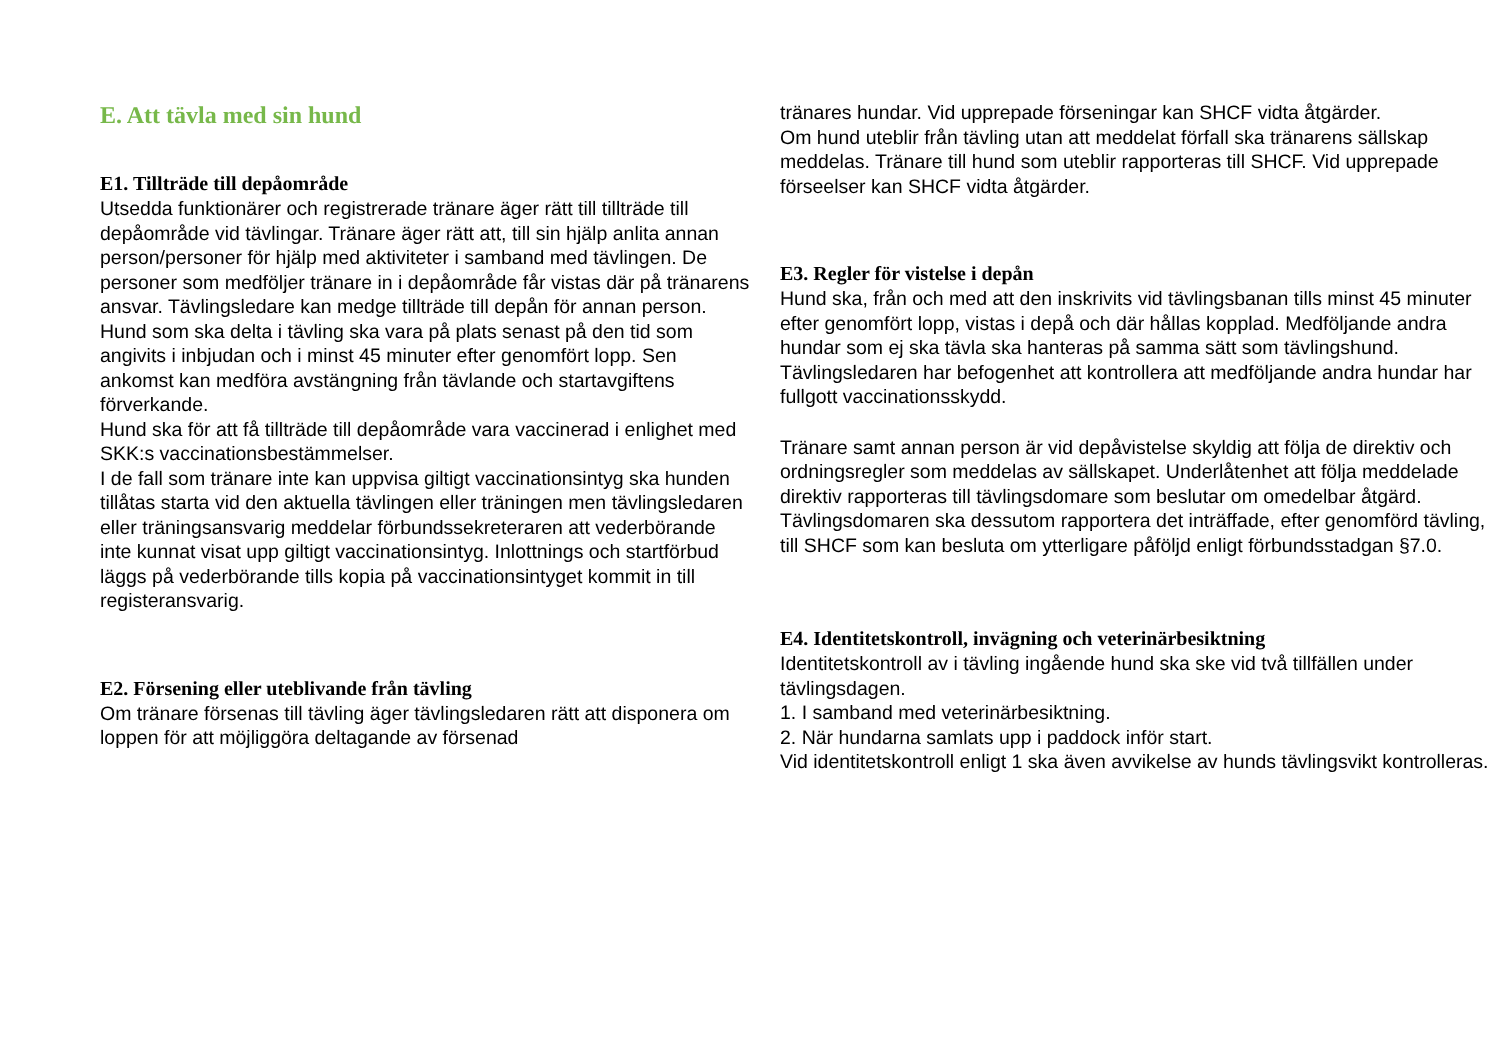E. Att tävla med sin hund
E1. Tillträde till depåområde
Utsedda funktionärer och registrerade tränare äger rätt till tillträde till depåområde vid tävlingar. Tränare äger rätt att, till sin hjälp anlita annan person/personer för hjälp med aktiviteter i samband med tävlingen. De personer som medföljer tränare in i depåområde får vistas där på tränarens ansvar. Tävlingsledare kan medge tillträde till depån för annan person.
Hund som ska delta i tävling ska vara på plats senast på den tid som angivits i inbjudan och i minst 45 minuter efter genomfört lopp. Sen ankomst kan medföra avstängning från tävlande och startavgiftens förverkande.
Hund ska för att få tillträde till depåområde vara vaccinerad i enlighet med SKK:s vaccinationsbestämmelser.
I de fall som tränare inte kan uppvisa giltigt vaccinationsintyg ska hunden tillåtas starta vid den aktuella tävlingen eller träningen men tävlingsledaren eller träningsansvarig meddelar förbundssekreteraren att vederbörande inte kunnat visat upp giltigt vaccinationsintyg. Inlottnings och startförbud läggs på vederbörande tills kopia på vaccinationsintyget kommit in till registeransvarig.
E2. Försening eller uteblivande från tävling
Om tränare försenas till tävling äger tävlingsledaren rätt att disponera om loppen för att möjliggöra deltagande av försenad
tränares hundar. Vid upprepade förseningar kan SHCF vidta åtgärder.
Om hund uteblir från tävling utan att meddelat förfall ska tränarens sällskap meddelas. Tränare till hund som uteblir rapporteras till SHCF. Vid upprepade förseelser kan SHCF vidta åtgärder.
E3. Regler för vistelse i depån
Hund ska, från och med att den inskrivits vid tävlingsbanan tills minst 45 minuter efter genomfört lopp, vistas i depå och där hållas kopplad. Medföljande andra hundar som ej ska tävla ska hanteras på samma sätt som tävlingshund. Tävlingsledaren har befogenhet att kontrollera att medföljande andra hundar har fullgott vaccinationsskydd.
Tränare samt annan person är vid depåvistelse skyldig att följa de direktiv och ordningsregler som meddelas av sällskapet. Underlåtenhet att följa meddelade direktiv rapporteras till tävlingsdomare som beslutar om omedelbar åtgärd. Tävlingsdomaren ska dessutom rapportera det inträffade, efter genomförd tävling, till SHCF som kan besluta om ytterligare påföljd enligt förbundsstadgan §7.0.
E4. Identitetskontroll, invägning och veterinärbesiktning
Identitetskontroll av i tävling ingående hund ska ske vid två tillfällen under tävlingsdagen.
1. I samband med veterinärbesiktning.
2. När hundarna samlats upp i paddock inför start.
Vid identitetskontroll enligt 1 ska även avvikelse av hunds tävlingsvikt kontrolleras.